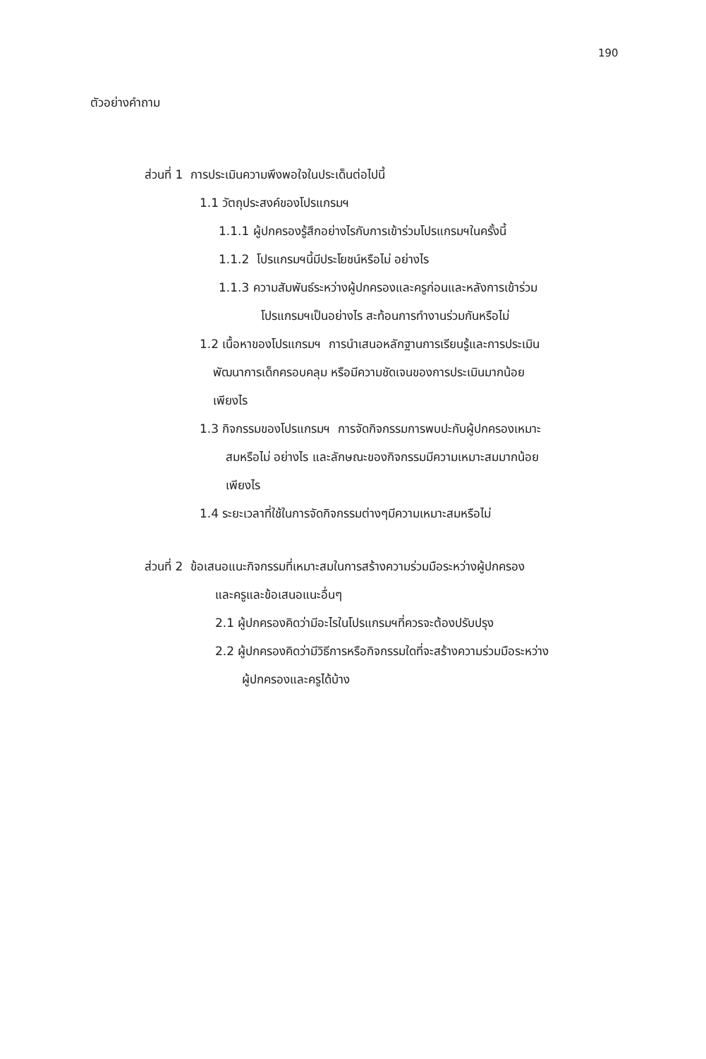190
ตัวอย่างคำถาม
ส่วนที่ 1 การประเมินความพึงพอใจในประเด็นต่อไปนี้
1.1 วัตถุประสงค์ของโปรแกรมฯ
1.1.1 ผู้ปกครองรู้สึกอย่างไรกับการเข้าร่วมโปรแกรมฯในครั้งนี้
1.1.2 โปรแกรมฯนี้มีประโยชน์หรือไม่ อย่างไร
1.1.3 ความสัมพันธ์ระหว่างผู้ปกครองและครูก่อนและหลังการเข้าร่วม
โปรแกรมฯเป็นอย่างไร สะท้อนการทำงานร่วมกันหรือไม่
1.2 เนื้อหาของโปรแกรมฯ การนำเสนอหลักฐานการเรียนรู้และการประเมิน
พัฒนาการเด็กครอบคลุม หรือมีความชัดเจนของการประเมินมากน้อย
เพียงไร
1.3 กิจกรรมของโปรแกรมฯ การจัดกิจกรรมการพบปะกับผู้ปกครองเหมาะ
สมหรือไม่ อย่างไร และลักษณะของกิจกรรมมีความเหมาะสมมากน้อย
เพียงไร
1.4 ระยะเวลาที่ใช้ในการจัดกิจกรรมต่างๆมีความเหมาะสมหรือไม่
ส่วนที่ 2 ข้อเสนอแนะกิจกรรมที่เหมาะสมในการสร้างความร่วมมือระหว่างผู้ปกครอง
และครูและข้อเสนอแนะอื่นๆ
2.1 ผู้ปกครองคิดว่ามีอะไรในโปรแกรมฯที่ควรจะต้องปรับปรุง
2.2 ผู้ปกครองคิดว่ามีวิธีการหรือกิจกรรมใดที่จะสร้างความร่วมมือระหว่าง
ผู้ปกครองและครูได้บ้าง